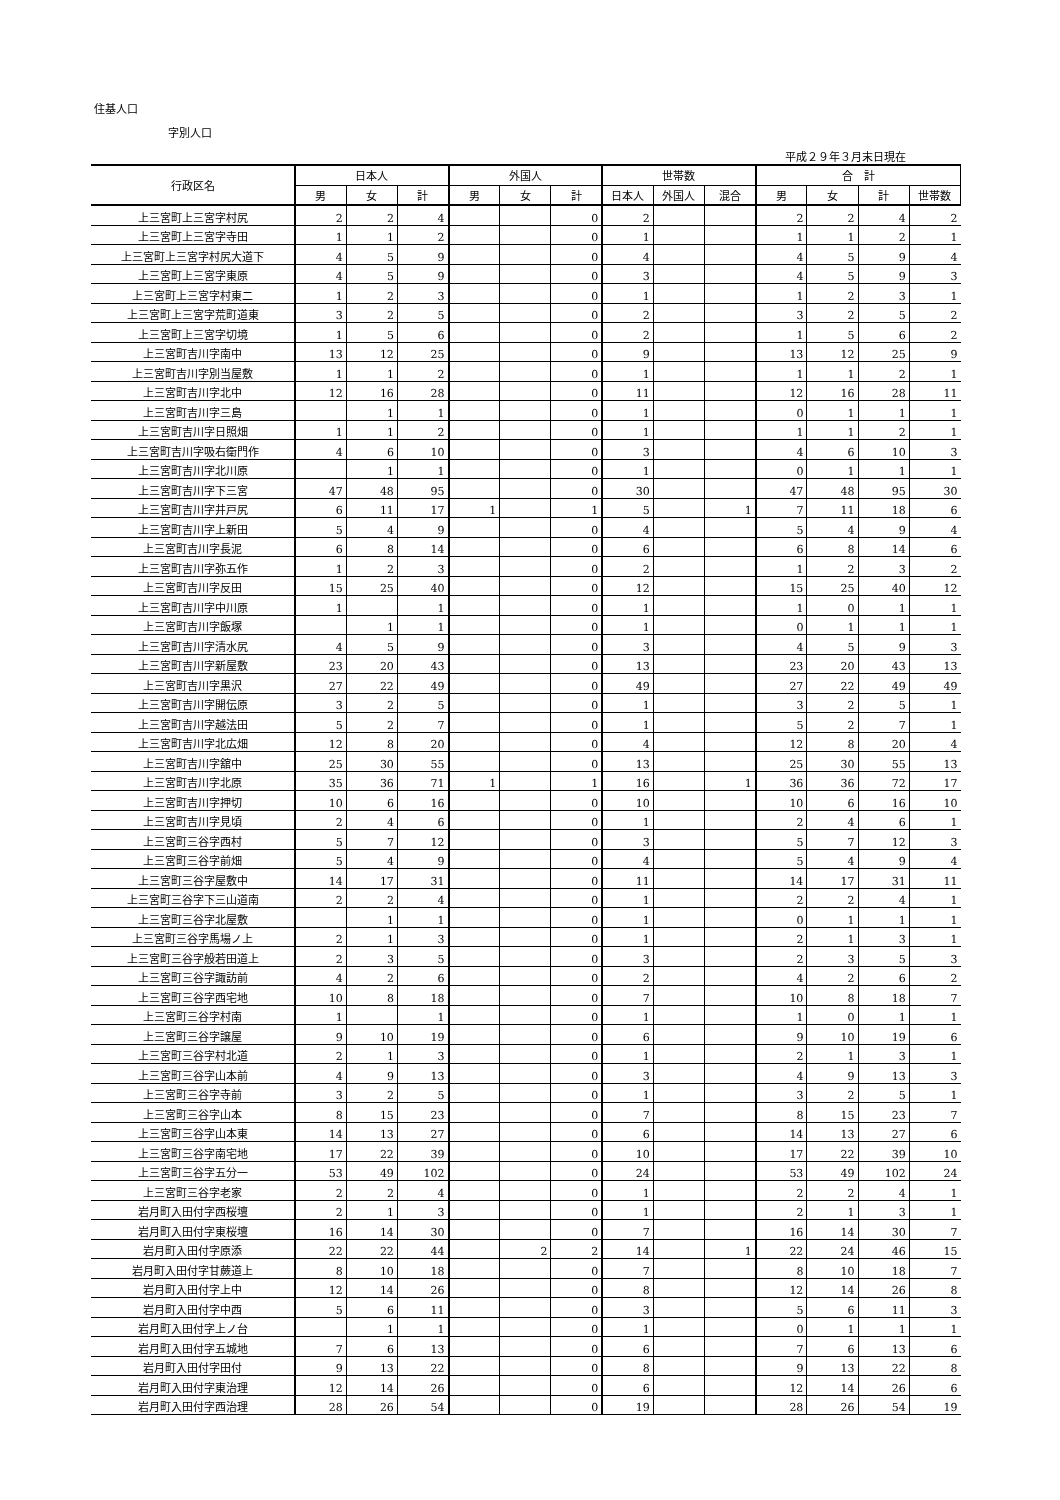住基人口
字別人口
平成２９年３月末日現在
| 行政区名 | 日本人 | | | 外国人 | | | 世帯数 | | | 合 計 | | | |
| --- | --- | --- | --- | --- | --- | --- | --- | --- | --- | --- | --- | --- | --- |
| | 男 | 女 | 計 | 男 | 女 | 計 | 日本人 | 外国人 | 混合 | 男 | 女 | 計 | 世帯数 |
| 上三宮町上三宮字村尻 | 2 | 2 | 4 | | | 0 | 2 | | | 2 | 2 | 4 | 2 |
| 上三宮町上三宮字寺田 | 1 | 1 | 2 | | | 0 | 1 | | | 1 | 1 | 2 | 1 |
| 上三宮町上三宮字村尻大道下 | 4 | 5 | 9 | | | 0 | 4 | | | 4 | 5 | 9 | 4 |
| 上三宮町上三宮字東原 | 4 | 5 | 9 | | | 0 | 3 | | | 4 | 5 | 9 | 3 |
| 上三宮町上三宮字村東二 | 1 | 2 | 3 | | | 0 | 1 | | | 1 | 2 | 3 | 1 |
| 上三宮町上三宮字荒町道東 | 3 | 2 | 5 | | | 0 | 2 | | | 3 | 2 | 5 | 2 |
| 上三宮町上三宮字切境 | 1 | 5 | 6 | | | 0 | 2 | | | 1 | 5 | 6 | 2 |
| 上三宮町吉川字南中 | 13 | 12 | 25 | | | 0 | 9 | | | 13 | 12 | 25 | 9 |
| 上三宮町吉川字別当屋敷 | 1 | 1 | 2 | | | 0 | 1 | | | 1 | 1 | 2 | 1 |
| 上三宮町吉川字北中 | 12 | 16 | 28 | | | 0 | 11 | | | 12 | 16 | 28 | 11 |
| 上三宮町吉川字三島 | | 1 | 1 | | | 0 | 1 | | | 0 | 1 | 1 | 1 |
| 上三宮町吉川字日照畑 | 1 | 1 | 2 | | | 0 | 1 | | | 1 | 1 | 2 | 1 |
| 上三宮町吉川字吸右衛門作 | 4 | 6 | 10 | | | 0 | 3 | | | 4 | 6 | 10 | 3 |
| 上三宮町吉川字北川原 | | 1 | 1 | | | 0 | 1 | | | 0 | 1 | 1 | 1 |
| 上三宮町吉川字下三宮 | 47 | 48 | 95 | | | 0 | 30 | | | 47 | 48 | 95 | 30 |
| 上三宮町吉川字井戸尻 | 6 | 11 | 17 | 1 | | 1 | 5 | | 1 | 7 | 11 | 18 | 6 |
| 上三宮町吉川字上新田 | 5 | 4 | 9 | | | 0 | 4 | | | 5 | 4 | 9 | 4 |
| 上三宮町吉川字長泥 | 6 | 8 | 14 | | | 0 | 6 | | | 6 | 8 | 14 | 6 |
| 上三宮町吉川字弥五作 | 1 | 2 | 3 | | | 0 | 2 | | | 1 | 2 | 3 | 2 |
| 上三宮町吉川字反田 | 15 | 25 | 40 | | | 0 | 12 | | | 15 | 25 | 40 | 12 |
| 上三宮町吉川字中川原 | 1 | | 1 | | | 0 | 1 | | | 1 | 0 | 1 | 1 |
| 上三宮町吉川字飯塚 | | 1 | 1 | | | 0 | 1 | | | 0 | 1 | 1 | 1 |
| 上三宮町吉川字清水尻 | 4 | 5 | 9 | | | 0 | 3 | | | 4 | 5 | 9 | 3 |
| 上三宮町吉川字新屋敷 | 23 | 20 | 43 | | | 0 | 13 | | | 23 | 20 | 43 | 13 |
| 上三宮町吉川字黒沢 | 27 | 22 | 49 | | | 0 | 49 | | | 27 | 22 | 49 | 49 |
| 上三宮町吉川字開伝原 | 3 | 2 | 5 | | | 0 | 1 | | | 3 | 2 | 5 | 1 |
| 上三宮町吉川字越法田 | 5 | 2 | 7 | | | 0 | 1 | | | 5 | 2 | 7 | 1 |
| 上三宮町吉川字北広畑 | 12 | 8 | 20 | | | 0 | 4 | | | 12 | 8 | 20 | 4 |
| 上三宮町吉川字舘中 | 25 | 30 | 55 | | | 0 | 13 | | | 25 | 30 | 55 | 13 |
| 上三宮町吉川字北原 | 35 | 36 | 71 | 1 | | 1 | 16 | | 1 | 36 | 36 | 72 | 17 |
| 上三宮町吉川字押切 | 10 | 6 | 16 | | | 0 | 10 | | | 10 | 6 | 16 | 10 |
| 上三宮町吉川字見頃 | 2 | 4 | 6 | | | 0 | 1 | | | 2 | 4 | 6 | 1 |
| 上三宮町三谷字西村 | 5 | 7 | 12 | | | 0 | 3 | | | 5 | 7 | 12 | 3 |
| 上三宮町三谷字前畑 | 5 | 4 | 9 | | | 0 | 4 | | | 5 | 4 | 9 | 4 |
| 上三宮町三谷字屋敷中 | 14 | 17 | 31 | | | 0 | 11 | | | 14 | 17 | 31 | 11 |
| 上三宮町三谷字下三山道南 | 2 | 2 | 4 | | | 0 | 1 | | | 2 | 2 | 4 | 1 |
| 上三宮町三谷字北屋敷 | | 1 | 1 | | | 0 | 1 | | | 0 | 1 | 1 | 1 |
| 上三宮町三谷字馬場ノ上 | 2 | 1 | 3 | | | 0 | 1 | | | 2 | 1 | 3 | 1 |
| 上三宮町三谷字般若田道上 | 2 | 3 | 5 | | | 0 | 3 | | | 2 | 3 | 5 | 3 |
| 上三宮町三谷字諏訪前 | 4 | 2 | 6 | | | 0 | 2 | | | 4 | 2 | 6 | 2 |
| 上三宮町三谷字西宅地 | 10 | 8 | 18 | | | 0 | 7 | | | 10 | 8 | 18 | 7 |
| 上三宮町三谷字村南 | 1 | | 1 | | | 0 | 1 | | | 1 | 0 | 1 | 1 |
| 上三宮町三谷字譲屋 | 9 | 10 | 19 | | | 0 | 6 | | | 9 | 10 | 19 | 6 |
| 上三宮町三谷字村北道 | 2 | 1 | 3 | | | 0 | 1 | | | 2 | 1 | 3 | 1 |
| 上三宮町三谷字山本前 | 4 | 9 | 13 | | | 0 | 3 | | | 4 | 9 | 13 | 3 |
| 上三宮町三谷字寺前 | 3 | 2 | 5 | | | 0 | 1 | | | 3 | 2 | 5 | 1 |
| 上三宮町三谷字山本 | 8 | 15 | 23 | | | 0 | 7 | | | 8 | 15 | 23 | 7 |
| 上三宮町三谷字山本東 | 14 | 13 | 27 | | | 0 | 6 | | | 14 | 13 | 27 | 6 |
| 上三宮町三谷字南宅地 | 17 | 22 | 39 | | | 0 | 10 | | | 17 | 22 | 39 | 10 |
| 上三宮町三谷字五分一 | 53 | 49 | 102 | | | 0 | 24 | | | 53 | 49 | 102 | 24 |
| 上三宮町三谷字老家 | 2 | 2 | 4 | | | 0 | 1 | | | 2 | 2 | 4 | 1 |
| 岩月町入田付字西桜壇 | 2 | 1 | 3 | | | 0 | 1 | | | 2 | 1 | 3 | 1 |
| 岩月町入田付字東桜壇 | 16 | 14 | 30 | | | 0 | 7 | | | 16 | 14 | 30 | 7 |
| 岩月町入田付字原添 | 22 | 22 | 44 | | 2 | 2 | 14 | | 1 | 22 | 24 | 46 | 15 |
| 岩月町入田付字甘蕨道上 | 8 | 10 | 18 | | | 0 | 7 | | | 8 | 10 | 18 | 7 |
| 岩月町入田付字上中 | 12 | 14 | 26 | | | 0 | 8 | | | 12 | 14 | 26 | 8 |
| 岩月町入田付字中西 | 5 | 6 | 11 | | | 0 | 3 | | | 5 | 6 | 11 | 3 |
| 岩月町入田付字上ノ台 | | 1 | 1 | | | 0 | 1 | | | 0 | 1 | 1 | 1 |
| 岩月町入田付字五城地 | 7 | 6 | 13 | | | 0 | 6 | | | 7 | 6 | 13 | 6 |
| 岩月町入田付字田付 | 9 | 13 | 22 | | | 0 | 8 | | | 9 | 13 | 22 | 8 |
| 岩月町入田付字東治理 | 12 | 14 | 26 | | | 0 | 6 | | | 12 | 14 | 26 | 6 |
| 岩月町入田付字西治理 | 28 | 26 | 54 | | | 0 | 19 | | | 28 | 26 | 54 | 19 |